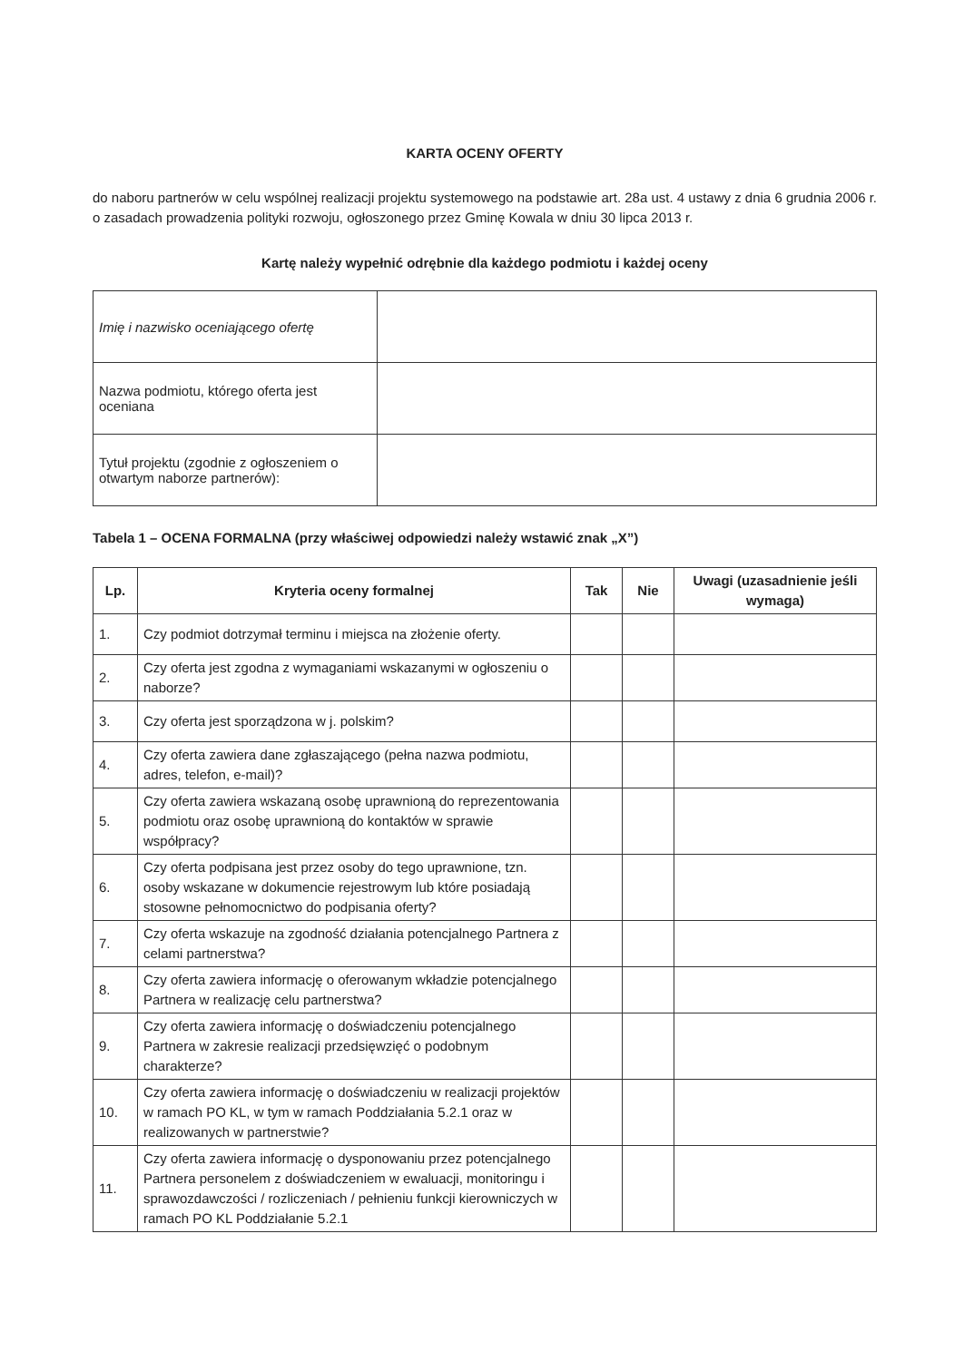KARTA OCENY OFERTY
do naboru partnerów w celu wspólnej realizacji projektu systemowego na podstawie art. 28a ust. 4 ustawy z dnia 6 grudnia 2006 r. o zasadach prowadzenia polityki rozwoju, ogłoszonego przez Gminę Kowala w dniu 30 lipca 2013 r.
Kartę należy wypełnić odrębnie dla każdego podmiotu i każdej oceny
| Imię i nazwisko oceniającego ofertę | |
| Nazwa podmiotu, którego oferta jest oceniana | |
| Tytuł projektu (zgodnie z ogłoszeniem o otwartym naborze partnerów): | |
Tabela 1 – OCENA FORMALNA (przy właściwej odpowiedzi należy wstawić znak „X”)
| Lp. | Kryteria oceny formalnej | Tak | Nie | Uwagi (uzasadnienie jeśli wymaga) |
| --- | --- | --- | --- | --- |
| 1. | Czy podmiot dotrzymał terminu i miejsca na złożenie oferty. | | | |
| 2. | Czy oferta jest zgodna z wymaganiami wskazanymi w ogłoszeniu o naborze? | | | |
| 3. | Czy oferta jest sporządzona w j. polskim? | | | |
| 4. | Czy oferta zawiera dane zgłaszającego (pełna nazwa podmiotu, adres, telefon, e-mail)? | | | |
| 5. | Czy oferta zawiera wskazaną osobę uprawnioną do reprezentowania podmiotu oraz osobę uprawnioną do kontaktów w sprawie współpracy? | | | |
| 6. | Czy oferta podpisana jest przez osoby do tego uprawnione, tzn. osoby wskazane w dokumencie rejestrowym lub które posiadają stosowne pełnomocnictwo do podpisania oferty? | | | |
| 7. | Czy oferta wskazuje na zgodność działania potencjalnego Partnera z celami partnerstwa? | | | |
| 8. | Czy oferta zawiera informację o oferowanym wkładzie potencjalnego Partnera w realizację celu partnerstwa? | | | |
| 9. | Czy oferta zawiera informację o doświadczeniu potencjalnego Partnera w zakresie realizacji przedsięwzięć o podobnym charakterze? | | | |
| 10. | Czy oferta zawiera informację o doświadczeniu w realizacji projektów w ramach PO KL, w tym w ramach Poddziałania 5.2.1 oraz w realizowanych w partnerstwie? | | | |
| 11. | Czy oferta zawiera informację o dysponowaniu przez potencjalnego Partnera personelem z doświadczeniem w ewaluacji, monitoringu i sprawozdawczości / rozliczeniach / pełnieniu funkcji kierowniczych w ramach PO KL Poddziałanie 5.2.1 | | | |